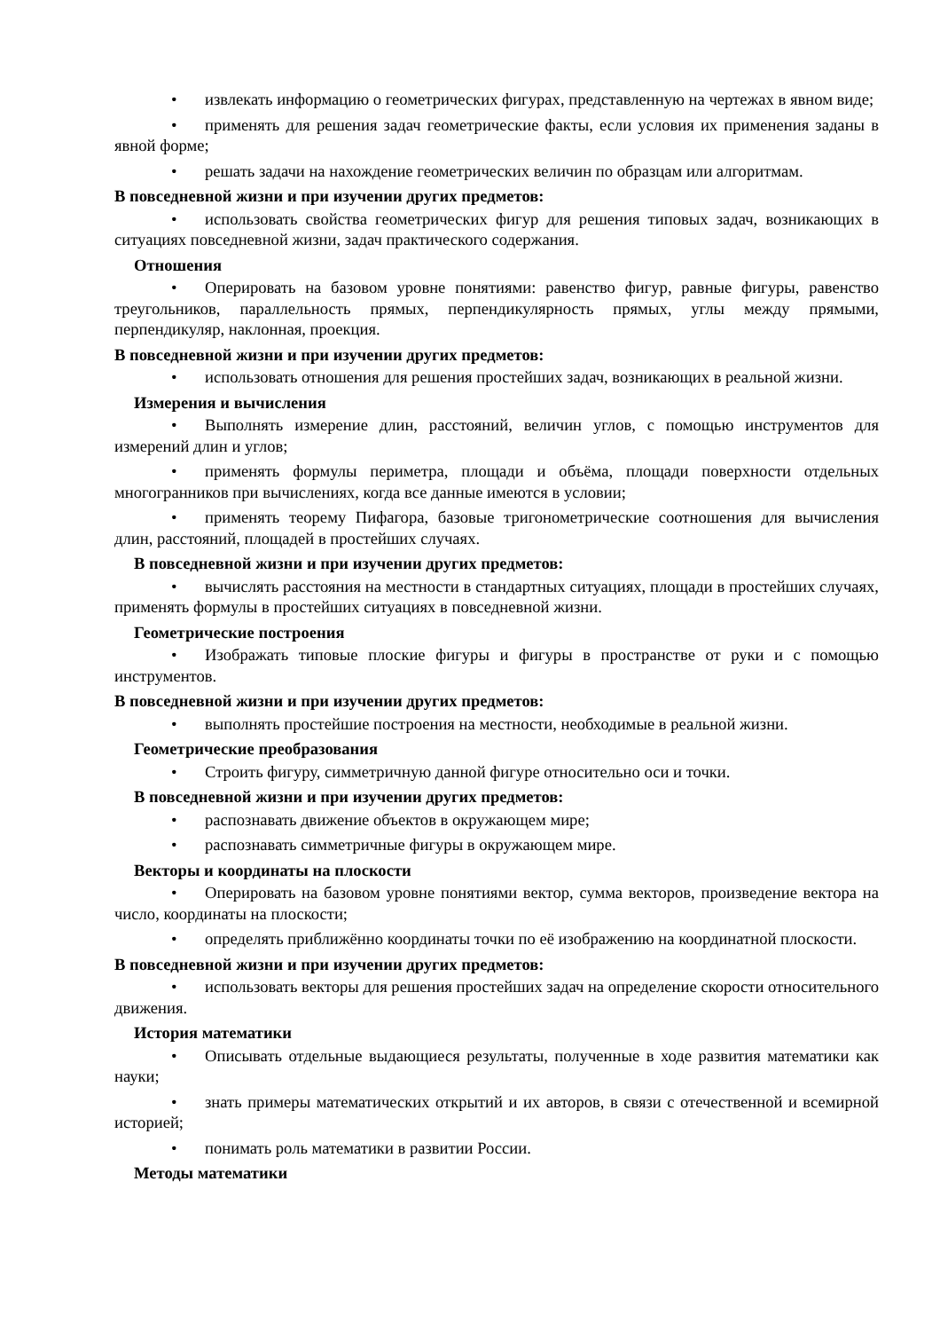• извлекать информацию о геометрических фигурах, представленную на чертежах в явном виде;
• применять для решения задач геометрические факты, если условия их применения заданы в явной форме;
• решать задачи на нахождение геометрических величин по образцам или алгоритмам.
В повседневной жизни и при изучении других предметов:
• использовать свойства геометрических фигур для решения типовых задач, возникающих в ситуациях повседневной жизни, задач практического содержания.
Отношения
• Оперировать на базовом уровне понятиями: равенство фигур, равные фигуры, равенство треугольников, параллельность прямых, перпендикулярность прямых, углы между прямыми, перпендикуляр, наклонная, проекция.
В повседневной жизни и при изучении других предметов:
• использовать отношения для решения простейших задач, возникающих в реальной жизни.
Измерения и вычисления
• Выполнять измерение длин, расстояний, величин углов, с помощью инструментов для измерений длин и углов;
• применять формулы периметра, площади и объёма, площади поверхности отдельных многогранников при вычислениях, когда все данные имеются в условии;
• применять теорему Пифагора, базовые тригонометрические соотношения для вычисления длин, расстояний, площадей в простейших случаях.
В повседневной жизни и при изучении других предметов:
• вычислять расстояния на местности в стандартных ситуациях, площади в простейших случаях, применять формулы в простейших ситуациях в повседневной жизни.
Геометрические построения
• Изображать типовые плоские фигуры и фигуры в пространстве от руки и с помощью инструментов.
В повседневной жизни и при изучении других предметов:
• выполнять простейшие построения на местности, необходимые в реальной жизни.
Геометрические преобразования
• Строить фигуру, симметричную данной фигуре относительно оси и точки.
В повседневной жизни и при изучении других предметов:
• распознавать движение объектов в окружающем мире;
• распознавать симметричные фигуры в окружающем мире.
Векторы и координаты на плоскости
• Оперировать на базовом уровне понятиями вектор, сумма векторов, произведение вектора на число, координаты на плоскости;
• определять приближённо координаты точки по её изображению на координатной плоскости.
В повседневной жизни и при изучении других предметов:
• использовать векторы для решения простейших задач на определение скорости относительного движения.
История математики
• Описывать отдельные выдающиеся результаты, полученные в ходе развития математики как науки;
• знать примеры математических открытий и их авторов, в связи с отечественной и всемирной историей;
• понимать роль математики в развитии России.
Методы математики